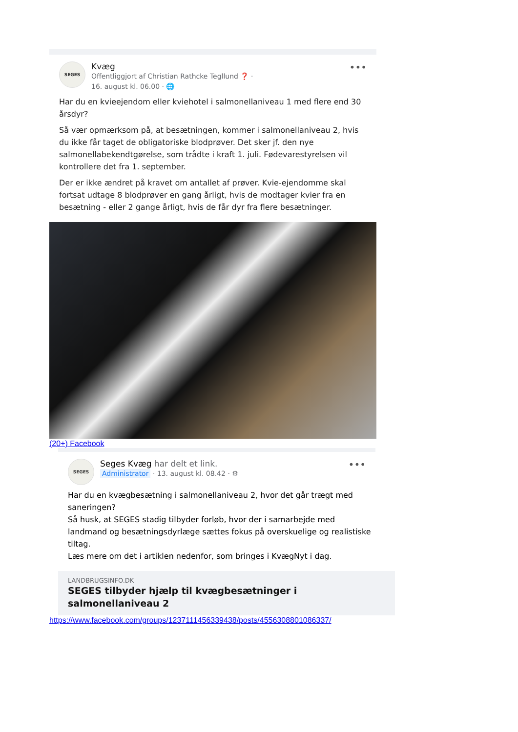SEGES
Kvæg
Offentliggjort af Christian Rathcke Tegllund ❓ ·
16. august kl. 06.00 · 🌐
•••
Har du en kvieejendom eller kviehotel i salmonellaniveau 1 med flere end 30 årsdyr?
Så vær opmærksom på, at besætningen, kommer i salmonellaniveau 2, hvis du ikke får taget de obligatoriske blodprøver. Det sker jf. den nye salmonellabekendtgørelse, som trådte i kraft 1. juli. Fødevarestyrelsen vil kontrollere det fra 1. september.
Der er ikke ændret på kravet om antallet af prøver. Kvie-ejendomme skal fortsat udtage 8 blodprøver en gang årligt, hvis de modtager kvier fra en besætning - eller 2 gange årligt, hvis de får dyr fra flere besætninger.
(20+) Facebook
SEGES
Seges Kvæg har delt et link.
Administrator · 13. august kl. 08.42 · ⚙
•••
Har du en kvægbesætning i salmonellaniveau 2, hvor det går trægt med saneringen?
Så husk, at SEGES stadig tilbyder forløb, hvor der i samarbejde med landmand og besætningsdyrlæge sættes fokus på overskuelige og realistiske tiltag.
Læs mere om det i artiklen nedenfor, som bringes i KvægNyt i dag.
LANDBRUGSINFO.DK
SEGES tilbyder hjælp til kvægbesætninger i salmonellaniveau 2
https://www.facebook.com/groups/1237111456339438/posts/4556308801086337/